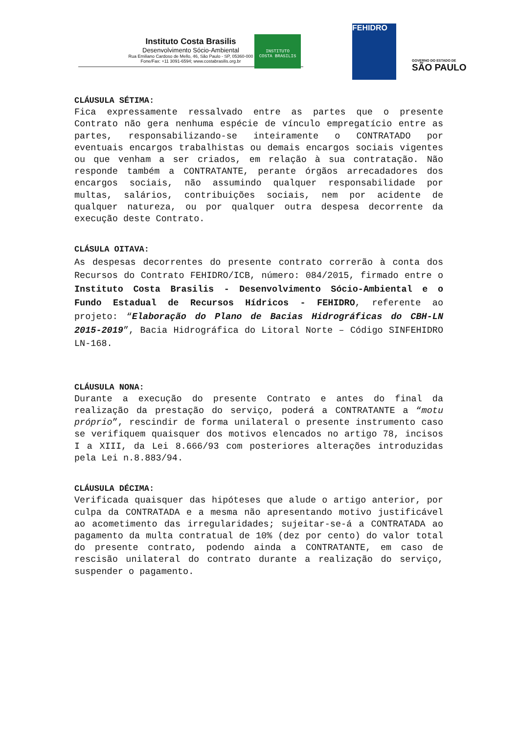Instituto Costa Brasilis
Desenvolvimento Sócio-Ambiental
Rua Emiliano Cardoso de Mello, 46, São Paulo - SP, 05360-000
Fone/Fax: +11 3091-6594; www.costabrasilis.org.br
INSTITUTO
COSTA BRASILIS
FEHIDRO
GOVERNO DO ESTADO DE
SÃO PAULO
CLÁUSULA SÉTIMA:
Fica expressamente ressalvado entre as partes que o presente Contrato não gera nenhuma espécie de vínculo empregatício entre as partes, responsabilizando-se inteiramente o CONTRATADO por eventuais encargos trabalhistas ou demais encargos sociais vigentes ou que venham a ser criados, em relação à sua contratação. Não responde também a CONTRATANTE, perante órgãos arrecadadores dos encargos sociais, não assumindo qualquer responsabilidade por multas, salários, contribuições sociais, nem por acidente de qualquer natureza, ou por qualquer outra despesa decorrente da execução deste Contrato.
CLÁSULA OITAVA:
As despesas decorrentes do presente contrato correrão à conta dos Recursos do Contrato FEHIDRO/ICB, número: 084/2015, firmado entre o Instituto Costa Brasilis - Desenvolvimento Sócio-Ambiental e o Fundo Estadual de Recursos Hídricos - FEHIDRO, referente ao projeto: “Elaboração do Plano de Bacias Hidrográficas do CBH-LN 2015-2019”, Bacia Hidrográfica do Litoral Norte – Código SINFEHIDRO LN-168.
CLÁUSULA NONA:
Durante a execução do presente Contrato e antes do final da realização da prestação do serviço, poderá a CONTRATANTE a “motu próprio”, rescindir de forma unilateral o presente instrumento caso se verifiquem quaisquer dos motivos elencados no artigo 78, incisos I a XIII, da Lei 8.666/93 com posteriores alterações introduzidas pela Lei n.8.883/94.
CLÁUSULA DÉCIMA:
Verificada quaisquer das hipóteses que alude o artigo anterior, por culpa da CONTRATADA e a mesma não apresentando motivo justificável ao acometimento das irregularidades; sujeitar-se-á a CONTRATADA ao pagamento da multa contratual de 10% (dez por cento) do valor total do presente contrato, podendo ainda a CONTRATANTE, em caso de rescisão unilateral do contrato durante a realização do serviço, suspender o pagamento.